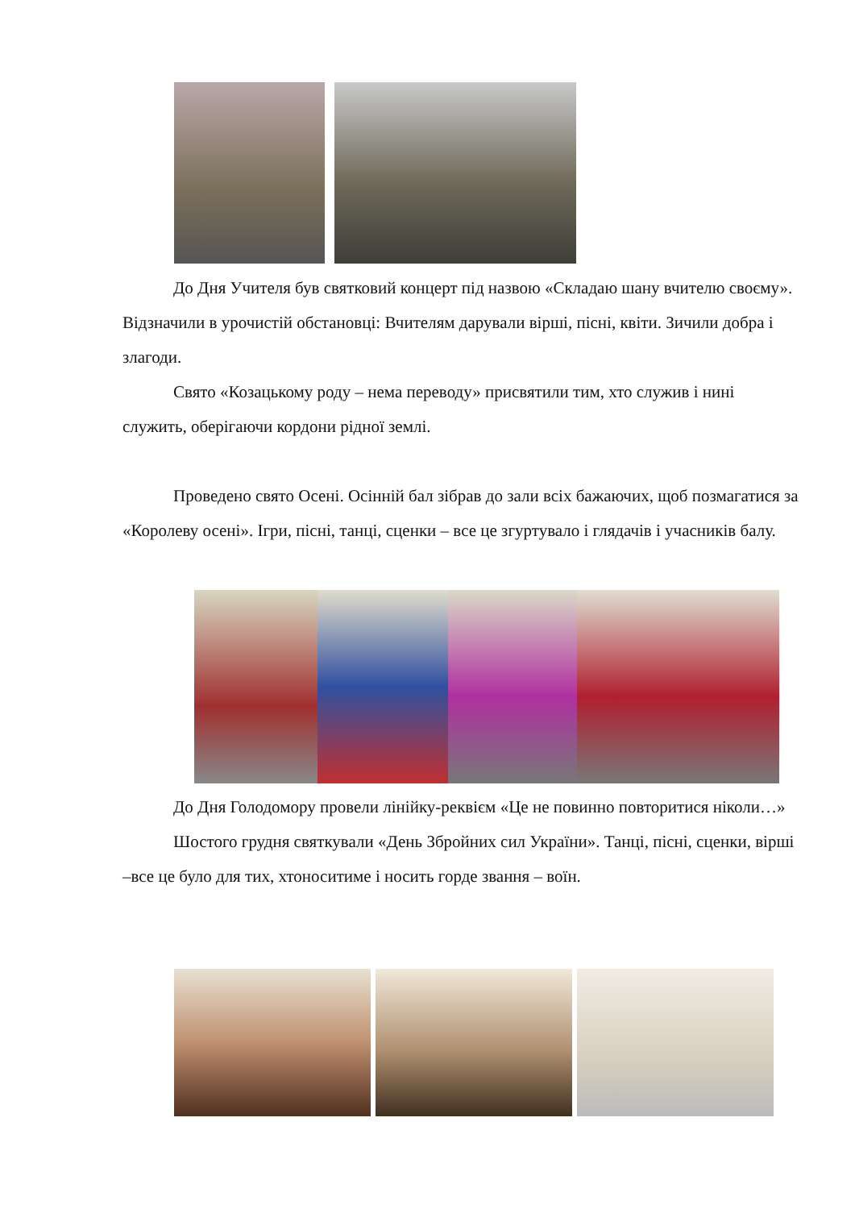До Дня Учителя був святковий концерт під назвою «Складаю шану вчителю своєму». Відзначили в урочистій обстановці: Вчителям дарували вірші, пісні, квіти. Зичили добра і злагоди.
Свято «Козацькому роду – нема переводу» присвятили тим, хто служив і нині служить, оберігаючи кордони рідної землі.
Проведено свято Осені. Осінній бал зібрав до зали всіх бажаючих, щоб позмагатися за «Королеву осені». Ігри, пісні, танці, сценки – все це згуртувало і глядачів і учасників балу.
До Дня Голодомору провели лінійку-реквієм «Це не повинно повторитися ніколи…»
Шостого грудня святкували «День Збройних сил України». Танці, пісні, сценки, вірші –все це було для тих, хтоноситиме і носить горде звання – воїн.